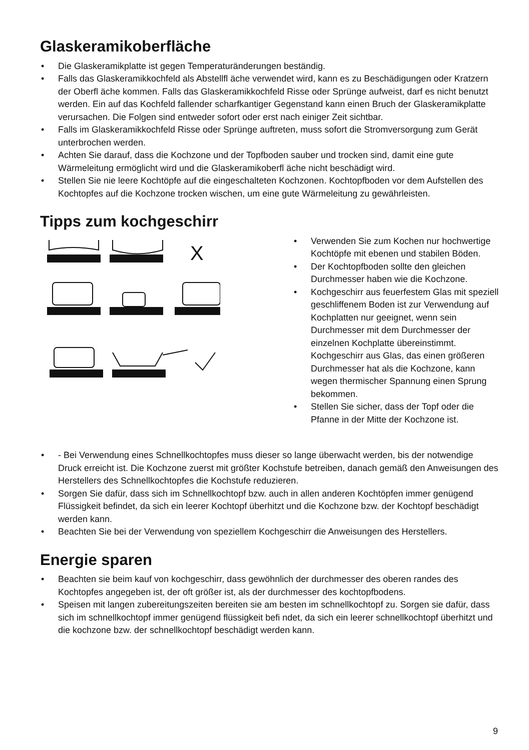Glaskeramikoberfläche
• Die Glaskeramikplatte ist gegen Temperaturänderungen beständig.
• Falls das Glaskeramikkochfeld als Abstellfl äche verwendet wird, kann es zu Beschädigungen oder Kratzern der Oberfl äche kommen. Falls das Glaskeramikkochfeld Risse oder Sprünge aufweist, darf es nicht benutzt werden. Ein auf das Kochfeld fallender scharfkantiger Gegenstand kann einen Bruch der Glaskeramikplatte verursachen. Die Folgen sind entweder sofort oder erst nach einiger Zeit sichtbar.
• Falls im Glaskeramikkochfeld Risse oder Sprünge auftreten, muss sofort die Stromversorgung zum Gerät unterbrochen werden.
• Achten Sie darauf, dass die Kochzone und der Topfboden sauber und trocken sind, damit eine gute Wärmeleitung ermöglicht wird und die Glaskeramikoberfl äche nicht beschädigt wird.
• Stellen Sie nie leere Kochtöpfe auf die eingeschalteten Kochzonen. Kochtopfboden vor dem Aufstellen des Kochtopfes auf die Kochzone trocken wischen, um eine gute Wärmeleitung zu gewährleisten.
Tipps zum kochgeschirr
X
• Verwenden Sie zum Kochen nur hochwertige Kochtöpfe mit ebenen und stabilen Böden.
• Der Kochtopfboden sollte den gleichen Durchmesser haben wie die Kochzone.
• Kochgeschirr aus feuerfestem Glas mit speziell geschliffenem Boden ist zur Verwendung auf Kochplatten nur geeignet, wenn sein Durchmesser mit dem Durchmesser der einzelnen Kochplatte übereinstimmt. Kochgeschirr aus Glas, das einen größeren Durchmesser hat als die Kochzone, kann wegen thermischer Spannung einen Sprung bekommen.
• Stellen Sie sicher, dass der Topf oder die Pfanne in der Mitte der Kochzone ist.
• - Bei Verwendung eines Schnellkochtopfes muss dieser so lange überwacht werden, bis der notwendige Druck erreicht ist. Die Kochzone zuerst mit größter Kochstufe betreiben, danach gemäß den Anweisungen des Herstellers des Schnellkochtopfes die Kochstufe reduzieren.
• Sorgen Sie dafür, dass sich im Schnellkochtopf bzw. auch in allen anderen Kochtöpfen immer genügend Flüssigkeit befindet, da sich ein leerer Kochtopf überhitzt und die Kochzone bzw. der Kochtopf beschädigt werden kann.
• Beachten Sie bei der Verwendung von speziellem Kochgeschirr die Anweisungen des Herstellers.
Energie sparen
• Beachten sie beim kauf von kochgeschirr, dass gewöhnlich der durchmesser des oberen randes des Kochtopfes angegeben ist, der oft größer ist, als der durchmesser des kochtopfbodens.
• Speisen mit langen zubereitungszeiten bereiten sie am besten im schnellkochtopf zu. Sorgen sie dafür, dass sich im schnellkochtopf immer genügend flüssigkeit befi ndet, da sich ein leerer schnellkochtopf überhitzt und die kochzone bzw. der schnellkochtopf beschädigt werden kann.
9